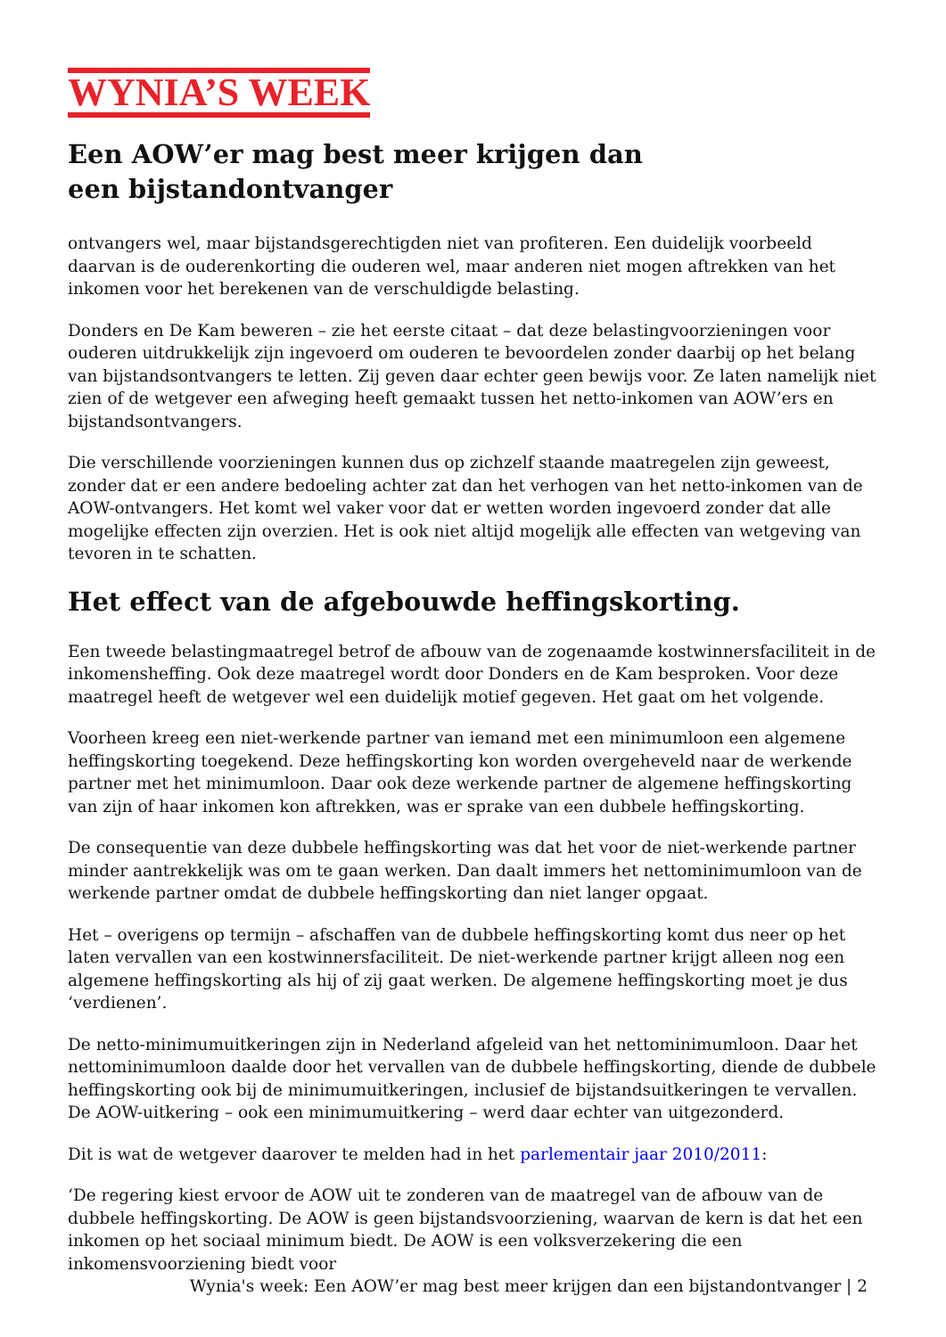WYNIA’S WEEK
Een AOW’er mag best meer krijgen dan een bijstandontvanger
ontvangers wel, maar bijstandsgerechtigden niet van profiteren. Een duidelijk voorbeeld daarvan is de ouderenkorting die ouderen wel, maar anderen niet mogen aftrekken van het inkomen voor het berekenen van de verschuldigde belasting.
Donders en De Kam beweren – zie het eerste citaat – dat deze belastingvoorzieningen voor ouderen uitdrukkelijk zijn ingevoerd om ouderen te bevoordelen zonder daarbij op het belang van bijstandsontvangers te letten. Zij geven daar echter geen bewijs voor. Ze laten namelijk niet zien of de wetgever een afweging heeft gemaakt tussen het netto-inkomen van AOW’ers en bijstandsontvangers.
Die verschillende voorzieningen kunnen dus op zichzelf staande maatregelen zijn geweest, zonder dat er een andere bedoeling achter zat dan het verhogen van het netto-inkomen van de AOW-ontvangers. Het komt wel vaker voor dat er wetten worden ingevoerd zonder dat alle mogelijke effecten zijn overzien. Het is ook niet altijd mogelijk alle effecten van wetgeving van tevoren in te schatten.
Het effect van de afgebouwde heffingskorting.
Een tweede belastingmaatregel betrof de afbouw van de zogenaamde kostwinnersfaciliteit in de inkomensheffing. Ook deze maatregel wordt door Donders en de Kam besproken. Voor deze maatregel heeft de wetgever wel een duidelijk motief gegeven. Het gaat om het volgende.
Voorheen kreeg een niet-werkende partner van iemand met een minimumloon een algemene heffingskorting toegekend. Deze heffingskorting kon worden overgeheveld naar de werkende partner met het minimumloon. Daar ook deze werkende partner de algemene heffingskorting van zijn of haar inkomen kon aftrekken, was er sprake van een dubbele heffingskorting.
De consequentie van deze dubbele heffingskorting was dat het voor de niet-werkende partner minder aantrekkelijk was om te gaan werken. Dan daalt immers het nettominimumloon van de werkende partner omdat de dubbele heffingskorting dan niet langer opgaat.
Het – overigens op termijn – afschaffen van de dubbele heffingskorting komt dus neer op het laten vervallen van een kostwinnersfaciliteit. De niet-werkende partner krijgt alleen nog een algemene heffingskorting als hij of zij gaat werken. De algemene heffingskorting moet je dus ‘verdienen’.
De netto-minimumuitkeringen zijn in Nederland afgeleid van het nettominimumloon. Daar het nettominimumloon daalde door het vervallen van de dubbele heffingskorting, diende de dubbele heffingskorting ook bij de minimumuitkeringen, inclusief de bijstandsuitkeringen te vervallen. De AOW-uitkering – ook een minimumuitkering – werd daar echter van uitgezonderd.
Dit is wat de wetgever daarover te melden had in het parlementair jaar 2010/2011:
‘De regering kiest ervoor de AOW uit te zonderen van de maatregel van de afbouw van de dubbele heffingskorting. De AOW is geen bijstandsvoorziening, waarvan de kern is dat het een inkomen op het sociaal minimum biedt. De AOW is een volksverzekering die een inkomensvoorziening biedt voor
Wynia's week: Een AOW’er mag best meer krijgen dan een bijstandontvanger | 2